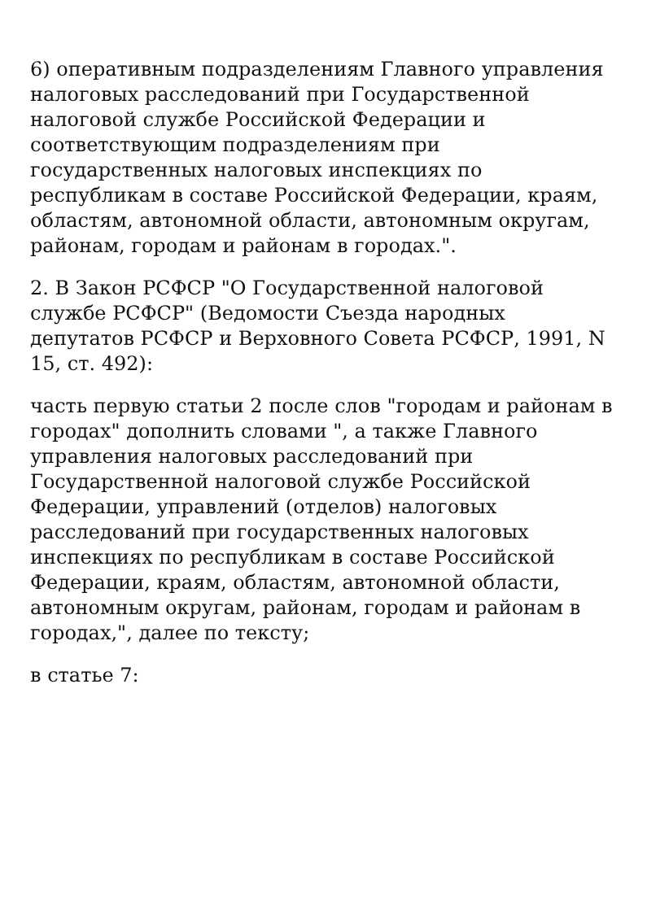6) оперативным подразделениям Главного управления налоговых расследований при Государственной налоговой службе Российской Федерации и соответствующим подразделениям при государственных налоговых инспекциях по республикам в составе Российской Федерации, краям, областям, автономной области, автономным округам, районам, городам и районам в городах.".
2. В Закон РСФСР "О Государственной налоговой службе РСФСР" (Ведомости Съезда народных депутатов РСФСР и Верховного Совета РСФСР, 1991, N 15, ст. 492):
часть первую статьи 2 после слов "городам и районам в городах" дополнить словами ", а также Главного управления налоговых расследований при Государственной налоговой службе Российской Федерации, управлений (отделов) налоговых расследований при государственных налоговых инспекциях по республикам в составе Российской Федерации, краям, областям, автономной области, автономным округам, районам, городам и районам в городах,", далее по тексту;
в статье 7: